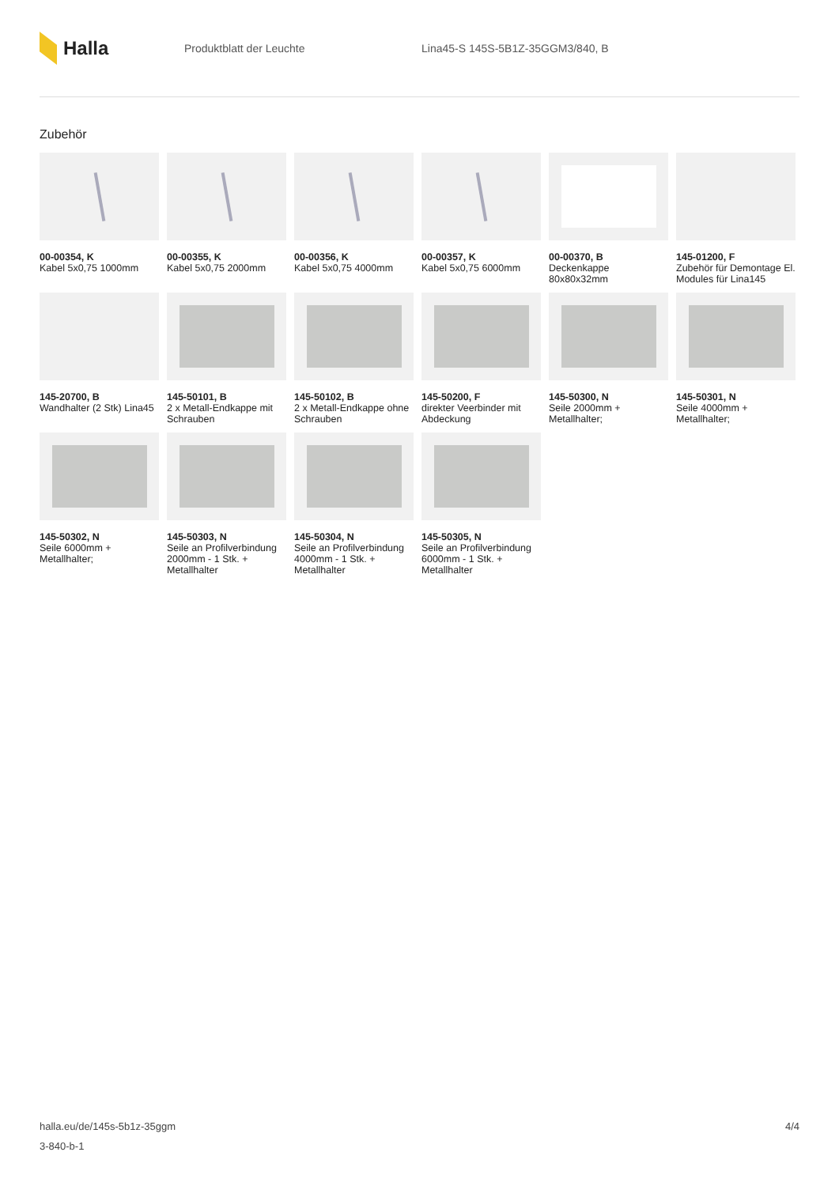Halla
Produktblatt der Leuchte Lina45-S 145S-5B1Z-35GGM3/840, B
Zubehör
00-00354, K
Kabel 5x0,75 1000mm
00-00355, K
Kabel 5x0,75 2000mm
00-00356, K
Kabel 5x0,75 4000mm
00-00357, K
Kabel 5x0,75 6000mm
00-00370, B
Deckenkappe 80x80x32mm
145-01200, F
Zubehör für Demontage El. Modules für Lina145
145-20700, B
Wandhalter (2 Stk) Lina45
145-50101, B
2 x Metall-Endkappe mit Schrauben
145-50102, B
2 x Metall-Endkappe ohne Schrauben
145-50200, F
direkter Veerbinder mit Abdeckung
145-50300, N
Seile 2000mm + Metallhalter;
145-50301, N
Seile 4000mm + Metallhalter;
145-50302, N
Seile 6000mm + Metallhalter;
145-50303, N
Seile an Profilverbindung 2000mm - 1 Stk. + Metallhalter
145-50304, N
Seile an Profilverbindung 4000mm - 1 Stk. + Metallhalter
145-50305, N
Seile an Profilverbindung 6000mm - 1 Stk. + Metallhalter
4/4 halla.eu/de/145s-5b1z-35ggm
3-840-b-1